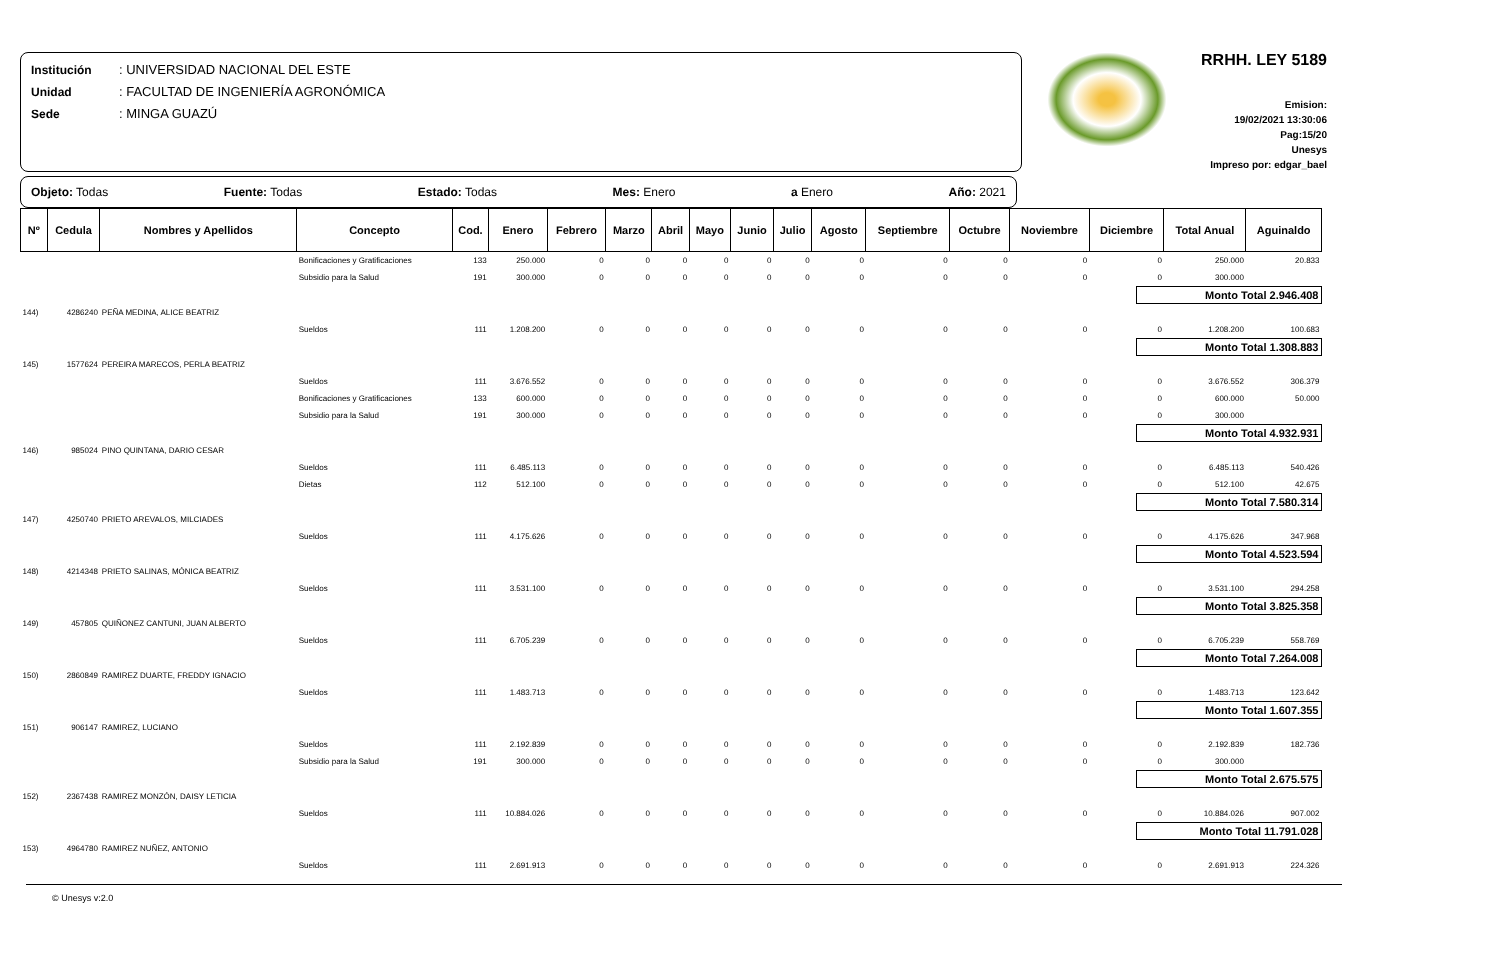Institución: UNIVERSIDAD NACIONAL DEL ESTE
Unidad: FACULTAD DE INGENIERÍA AGRONÓMICA
Sede: MINGA GUAZÚ
RRHH. LEY 5189
Emision:
19/02/2021 13:30:06
Pag:15/20
Unesys
Impreso por: edgar_bael
Objeto: Todas Fuente: Todas Estado: Todas Mes: Enero a Enero Año: 2021
| Nº | Cedula | Nombres y Apellidos | Concepto | Cod. | Enero | Febrero | Marzo | Abril | Mayo | Junio | Julio | Agosto | Septiembre | Octubre | Noviembre | Diciembre | Total Anual | Aguinaldo |
| --- | --- | --- | --- | --- | --- | --- | --- | --- | --- | --- | --- | --- | --- | --- | --- | --- | --- | --- |
| | | | Bonificaciones y Gratificaciones | 133 | 250.000 | 0 | 0 | 0 | 0 | 0 | 0 | 0 | 0 | 0 | 0 | 0 | 250.000 | 20.833 |
| | | | Subsidio para la Salud | 191 | 300.000 | 0 | 0 | 0 | 0 | 0 | 0 | 0 | 0 | 0 | 0 | 0 | 300.000 | |
| Monto Total 2.946.408 | | | | | | | | | | | | | | | | | | |
| 144) | 4286240 | PEÑA MEDINA, ALICE BEATRIZ | | | | | | | | | | | | | | | | |
| | | | Sueldos | 111 | 1.208.200 | 0 | 0 | 0 | 0 | 0 | 0 | 0 | 0 | 0 | 0 | 0 | 1.208.200 | 100.683 |
| Monto Total 1.308.883 | | | | | | | | | | | | | | | | | | |
| 145) | 1577624 | PEREIRA MARECOS, PERLA BEATRIZ | | | | | | | | | | | | | | | | |
| | | | Sueldos | 111 | 3.676.552 | 0 | 0 | 0 | 0 | 0 | 0 | 0 | 0 | 0 | 0 | 0 | 3.676.552 | 306.379 |
| | | | Bonificaciones y Gratificaciones | 133 | 600.000 | 0 | 0 | 0 | 0 | 0 | 0 | 0 | 0 | 0 | 0 | 0 | 600.000 | 50.000 |
| | | | Subsidio para la Salud | 191 | 300.000 | 0 | 0 | 0 | 0 | 0 | 0 | 0 | 0 | 0 | 0 | 0 | 300.000 | |
| Monto Total 4.932.931 | | | | | | | | | | | | | | | | | | |
| 146) | 985024 | PINO QUINTANA, DARIO CESAR | | | | | | | | | | | | | | | | |
| | | | Sueldos | 111 | 6.485.113 | 0 | 0 | 0 | 0 | 0 | 0 | 0 | 0 | 0 | 0 | 0 | 6.485.113 | 540.426 |
| | | | Dietas | 112 | 512.100 | 0 | 0 | 0 | 0 | 0 | 0 | 0 | 0 | 0 | 0 | 0 | 512.100 | 42.675 |
| Monto Total 7.580.314 | | | | | | | | | | | | | | | | | | |
| 147) | 4250740 | PRIETO AREVALOS, MILCIADES | | | | | | | | | | | | | | | | |
| | | | Sueldos | 111 | 4.175.626 | 0 | 0 | 0 | 0 | 0 | 0 | 0 | 0 | 0 | 0 | 0 | 4.175.626 | 347.968 |
| Monto Total 4.523.594 | | | | | | | | | | | | | | | | | | |
| 148) | 4214348 | PRIETO SALINAS, MÓNICA BEATRIZ | | | | | | | | | | | | | | | | |
| | | | Sueldos | 111 | 3.531.100 | 0 | 0 | 0 | 0 | 0 | 0 | 0 | 0 | 0 | 0 | 0 | 3.531.100 | 294.258 |
| Monto Total 3.825.358 | | | | | | | | | | | | | | | | | | |
| 149) | 457805 | QUIÑONEZ CANTUNI, JUAN ALBERTO | | | | | | | | | | | | | | | | |
| | | | Sueldos | 111 | 6.705.239 | 0 | 0 | 0 | 0 | 0 | 0 | 0 | 0 | 0 | 0 | 0 | 6.705.239 | 558.769 |
| Monto Total 7.264.008 | | | | | | | | | | | | | | | | | | |
| 150) | 2860849 | RAMIREZ DUARTE, FREDDY IGNACIO | | | | | | | | | | | | | | | | |
| | | | Sueldos | 111 | 1.483.713 | 0 | 0 | 0 | 0 | 0 | 0 | 0 | 0 | 0 | 0 | 0 | 1.483.713 | 123.642 |
| Monto Total 1.607.355 | | | | | | | | | | | | | | | | | | |
| 151) | 906147 | RAMIREZ, LUCIANO | | | | | | | | | | | | | | | | |
| | | | Sueldos | 111 | 2.192.839 | 0 | 0 | 0 | 0 | 0 | 0 | 0 | 0 | 0 | 0 | 0 | 2.192.839 | 182.736 |
| | | | Subsidio para la Salud | 191 | 300.000 | 0 | 0 | 0 | 0 | 0 | 0 | 0 | 0 | 0 | 0 | 0 | 300.000 | |
| Monto Total 2.675.575 | | | | | | | | | | | | | | | | | | |
| 152) | 2367438 | RAMIREZ MONZÓN, DAISY LETICIA | | | | | | | | | | | | | | | | |
| | | | Sueldos | 111 | 10.884.026 | 0 | 0 | 0 | 0 | 0 | 0 | 0 | 0 | 0 | 0 | 0 | 10.884.026 | 907.002 |
| Monto Total 11.791.028 | | | | | | | | | | | | | | | | | | |
| 153) | 4964780 | RAMIREZ NUÑEZ, ANTONIO | | | | | | | | | | | | | | | | |
| | | | Sueldos | 111 | 2.691.913 | 0 | 0 | 0 | 0 | 0 | 0 | 0 | 0 | 0 | 0 | 0 | 2.691.913 | 224.326 |
© Unesys v:2.0